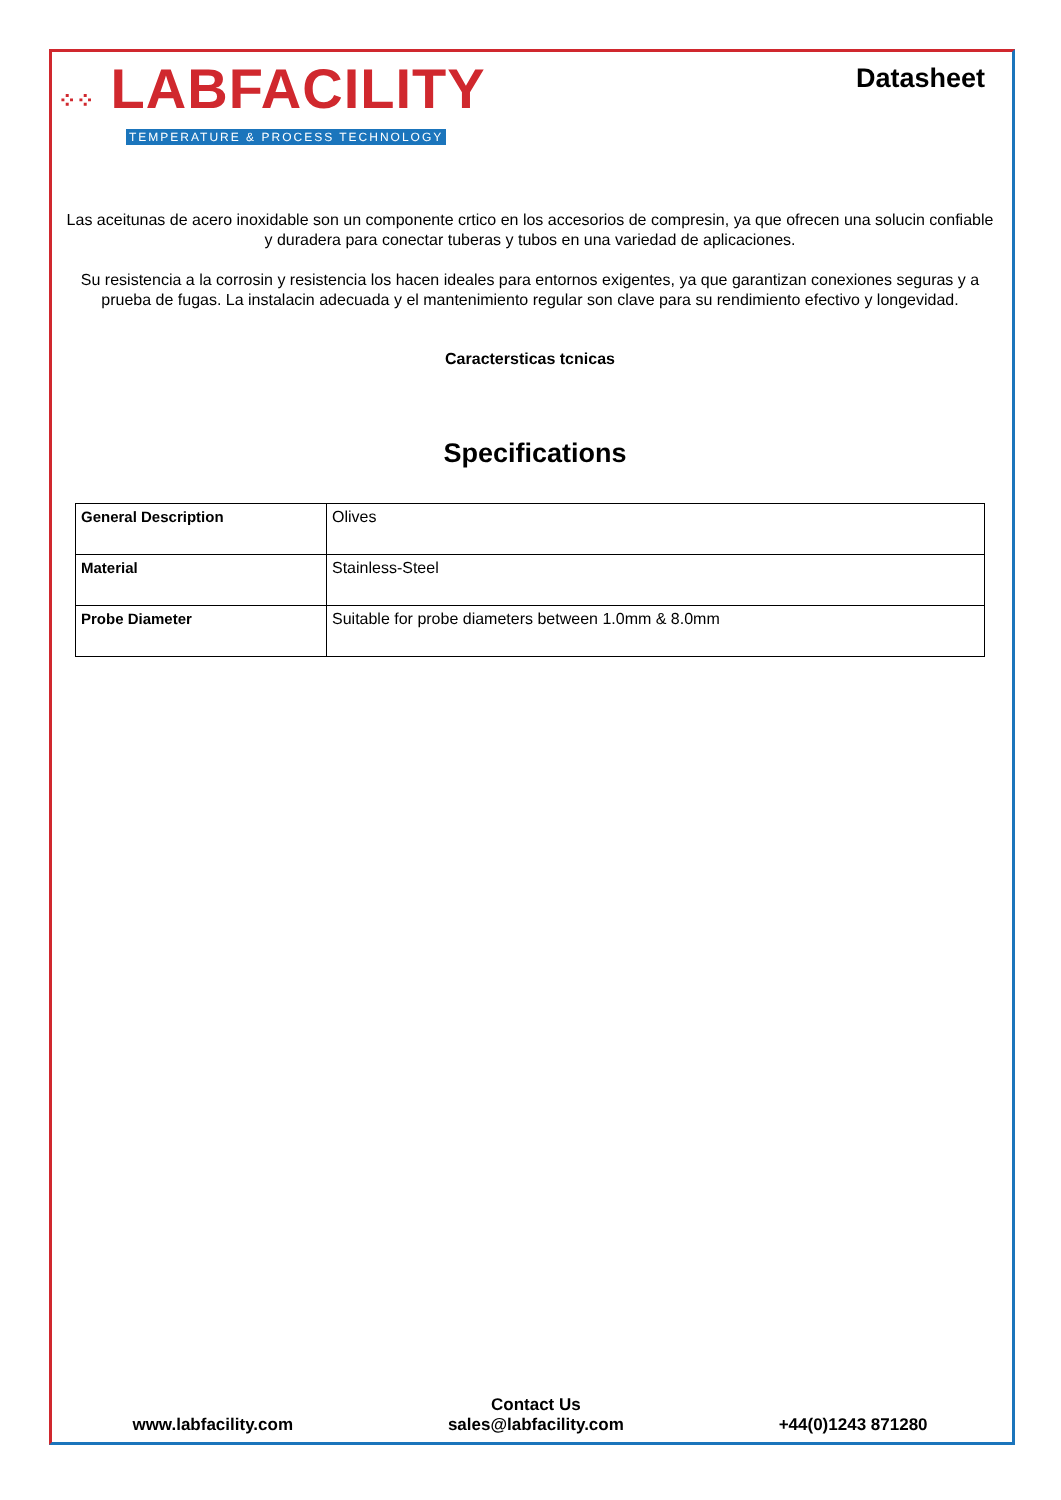⁘⁘ LABFACILITY
TEMPERATURE & PROCESS TECHNOLOGY
Datasheet
Las aceitunas de acero inoxidable son un componente crtico en los accesorios de compresin, ya que ofrecen una solucin confiable y duradera para conectar tuberas y tubos en una variedad de aplicaciones.
Su resistencia a la corrosin y resistencia los hacen ideales para entornos exigentes, ya que garantizan conexiones seguras y a prueba de fugas. La instalacin adecuada y el mantenimiento regular son clave para su rendimiento efectivo y longevidad.
Caractersticas tcnicas
Specifications
| General Description | Olives |
| Material | Stainless-Steel |
| Probe Diameter | Suitable for probe diameters between 1.0mm & 8.0mm |
www.labfacility.com
Contact Us
sales@labfacility.com
+44(0)1243 871280